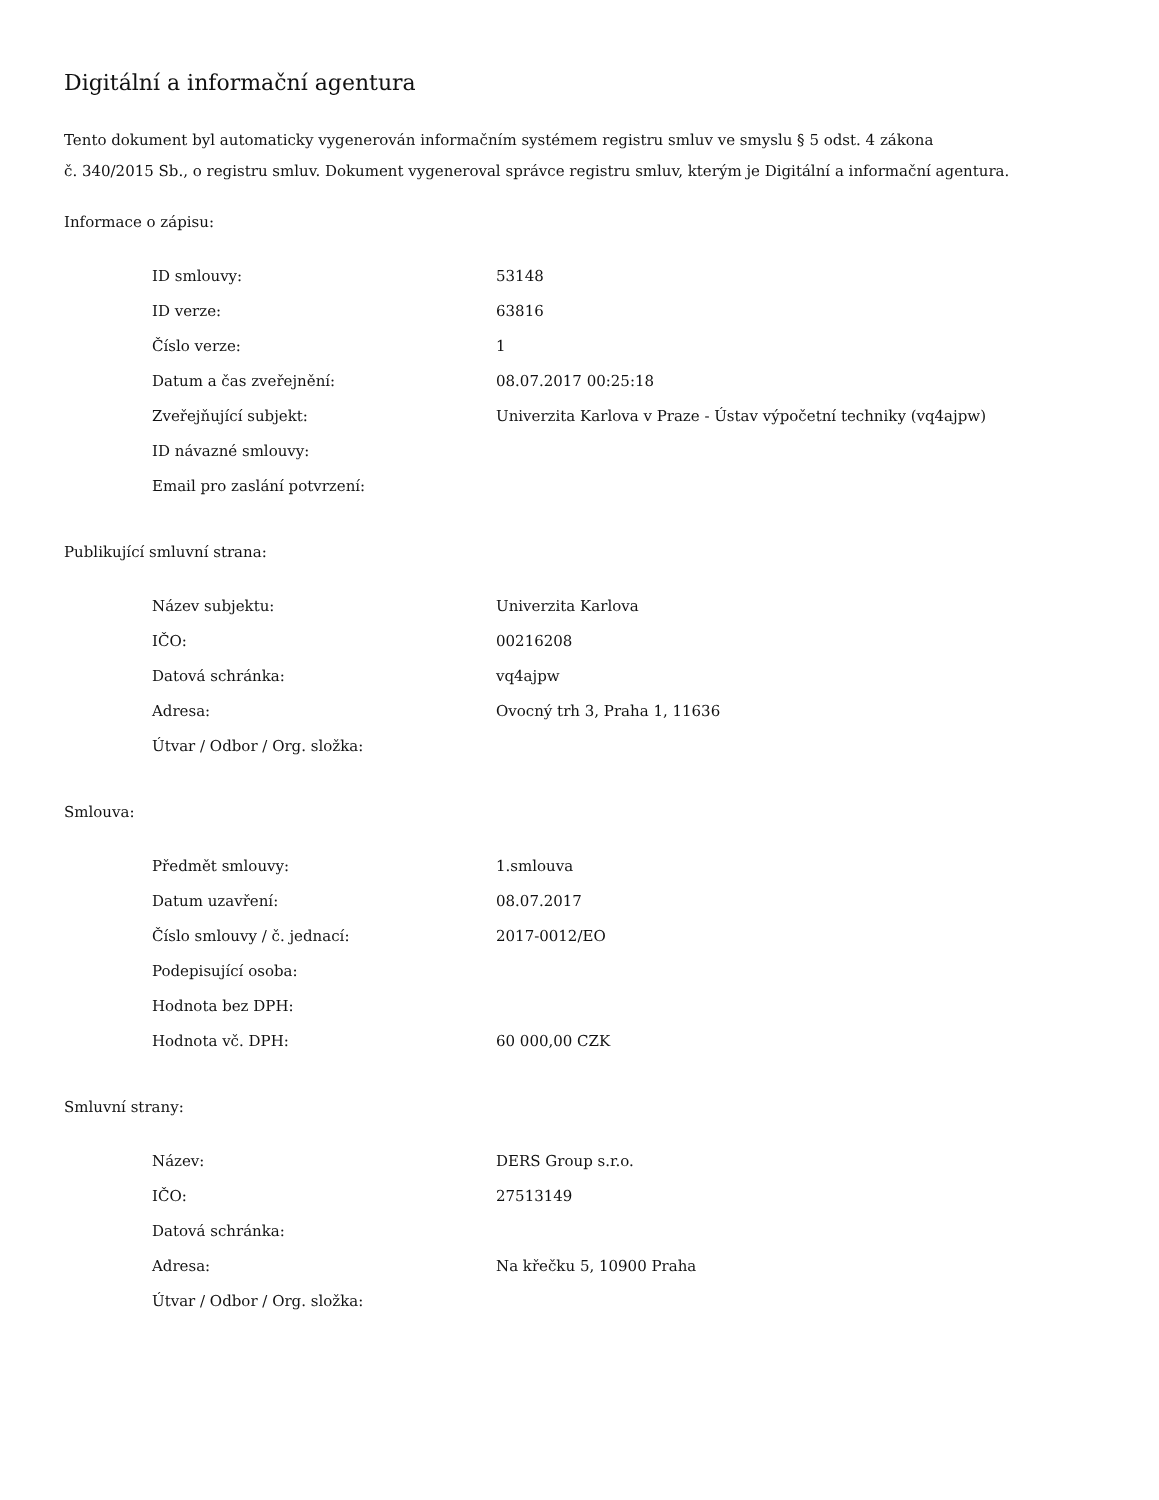Digitální a informační agentura
Tento dokument byl automaticky vygenerován informačním systémem registru smluv ve smyslu § 5 odst. 4 zákona
č. 340/2015 Sb., o registru smluv. Dokument vygeneroval správce registru smluv, kterým je Digitální a informační agentura.
Informace o zápisu:
| ID smlouvy: | 53148 |
| ID verze: | 63816 |
| Číslo verze: | 1 |
| Datum a čas zveřejnění: | 08.07.2017 00:25:18 |
| Zveřejňující subjekt: | Univerzita Karlova v Praze - Ústav výpočetní techniky (vq4ajpw) |
| ID návazné smlouvy: | |
| Email pro zaslání potvrzení: | |
Publikující smluvní strana:
| Název subjektu: | Univerzita Karlova |
| IČO: | 00216208 |
| Datová schránka: | vq4ajpw |
| Adresa: | Ovocný trh 3, Praha 1, 11636 |
| Útvar / Odbor / Org. složka: | |
Smlouva:
| Předmět smlouvy: | 1.smlouva |
| Datum uzavření: | 08.07.2017 |
| Číslo smlouvy / č. jednací: | 2017-0012/EO |
| Podepisující osoba: | |
| Hodnota bez DPH: | |
| Hodnota vč. DPH: | 60 000,00 CZK |
Smluvní strany:
| Název: | DERS Group s.r.o. |
| IČO: | 27513149 |
| Datová schránka: | |
| Adresa: | Na křečku 5, 10900 Praha |
| Útvar / Odbor / Org. složka: | |